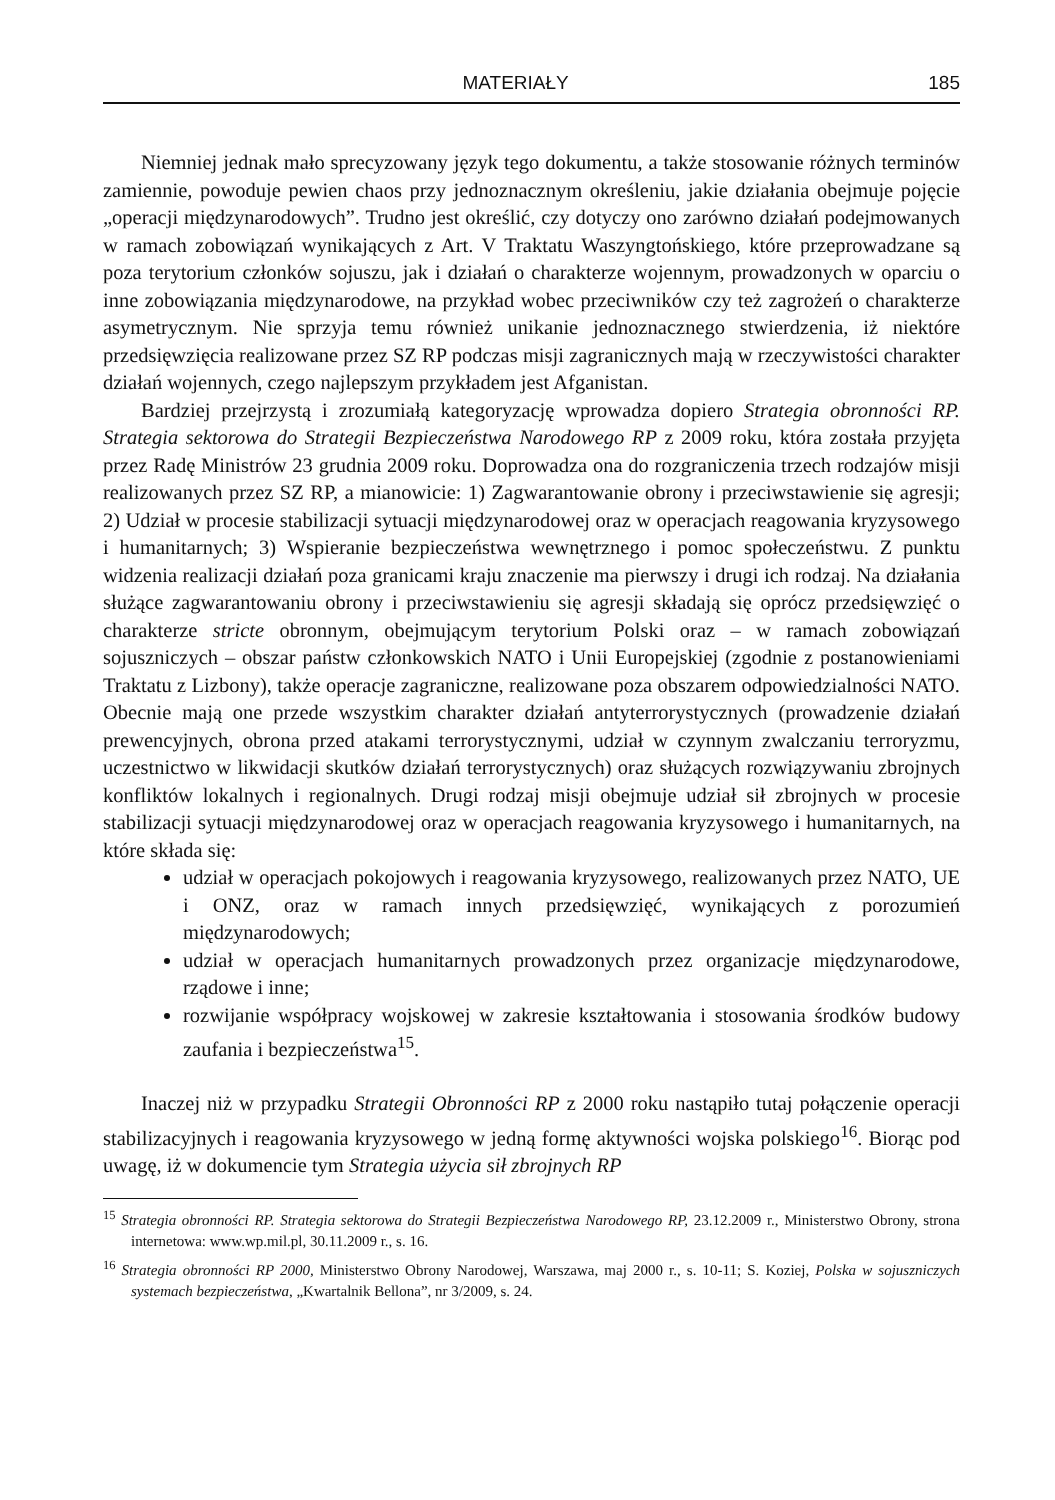MATERIAŁY 185
Niemniej jednak mało sprecyzowany język tego dokumentu, a także stosowanie różnych terminów zamiennie, powoduje pewien chaos przy jednoznacznym określeniu, jakie działania obejmuje pojęcie „operacji międzynarodowych”. Trudno jest określić, czy dotyczy ono zarówno działań podejmowanych w ramach zobowiązań wynikających z Art. V Traktatu Waszyngtońskiego, które przeprowadzane są poza terytorium członków sojuszu, jak i działań o charakterze wojennym, prowadzonych w oparciu o inne zobowiązania międzynarodowe, na przykład wobec przeciwników czy też zagrożeń o charakterze asymetrycznym. Nie sprzyja temu również unikanie jednoznacznego stwierdzenia, iż niektóre przedsięwzięcia realizowane przez SZ RP podczas misji zagranicznych mają w rzeczywistości charakter działań wojennych, czego najlepszym przykładem jest Afganistan.
Bardziej przejrzystą i zrozumiałą kategoryzację wprowadza dopiero Strategia obronności RP. Strategia sektorowa do Strategii Bezpieczeństwa Narodowego RP z 2009 roku, która została przyjęta przez Radę Ministrów 23 grudnia 2009 roku. Doprowadza ona do rozgraniczenia trzech rodzajów misji realizowanych przez SZ RP, a mianowicie: 1) Zagwarantowanie obrony i przeciwstawienie się agresji; 2) Udział w procesie stabilizacji sytuacji międzynarodowej oraz w operacjach reagowania kryzysowego i humanitarnych; 3) Wspieranie bezpieczeństwa wewnętrznego i pomoc społeczeństwu. Z punktu widzenia realizacji działań poza granicami kraju znaczenie ma pierwszy i drugi ich rodzaj. Na działania służące zagwarantowaniu obrony i przeciwstawieniu się agresji składają się oprócz przedsięwzięć o charakterze stricte obronnym, obejmującym terytorium Polski oraz – w ramach zobowiązań sojuszniczych – obszar państw członkowskich NATO i Unii Europejskiej (zgodnie z postanowieniami Traktatu z Lizbony), także operacje zagraniczne, realizowane poza obszarem odpowiedzialności NATO. Obecnie mają one przede wszystkim charakter działań antyterrorystycznych (prowadzenie działań prewencyjnych, obrona przed atakami terrorystycznymi, udział w czynnym zwalczaniu terroryzmu, uczestnictwo w likwidacji skutków działań terrorystycznych) oraz służących rozwiązywaniu zbrojnych konfliktów lokalnych i regionalnych. Drugi rodzaj misji obejmuje udział sił zbrojnych w procesie stabilizacji sytuacji międzynarodowej oraz w operacjach reagowania kryzysowego i humanitarnych, na które składa się:
udział w operacjach pokojowych i reagowania kryzysowego, realizowanych przez NATO, UE i ONZ, oraz w ramach innych przedsięwzięć, wynikających z porozumień międzynarodowych;
udział w operacjach humanitarnych prowadzonych przez organizacje międzynarodowe, rządowe i inne;
rozwijanie współpracy wojskowej w zakresie kształtowania i stosowania środków budowy zaufania i bezpieczeństwa<sup>15</sup>.
Inaczej niż w przypadku Strategii Obronności RP z 2000 roku nastąpiło tutaj połączenie operacji stabilizacyjnych i reagowania kryzysowego w jedną formę aktywności wojska polskiego<sup>16</sup>. Biorąc pod uwagę, iż w dokumencie tym Strategia użycia sił zbrojnych RP
<sup>15</sup> Strategia obronności RP. Strategia sektorowa do Strategii Bezpieczeństwa Narodowego RP, 23.12.2009 r., Ministerstwo Obrony, strona internetowa: www.wp.mil.pl, 30.11.2009 r., s. 16.
<sup>16</sup> Strategia obronności RP 2000, Ministerstwo Obrony Narodowej, Warszawa, maj 2000 r., s. 10-11; S. Koziej, Polska w sojuszniczych systemach bezpieczeństwa, „Kwartalnik Bellona”, nr 3/2009, s. 24.